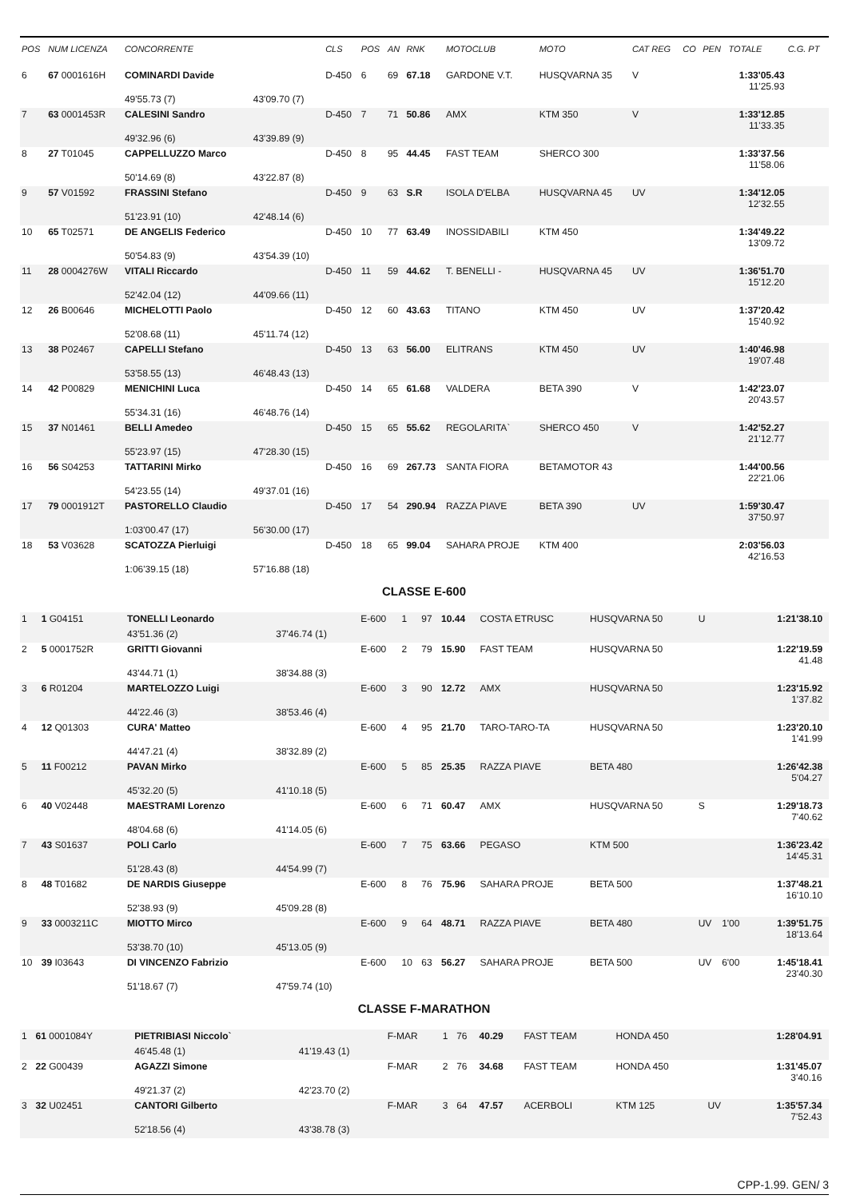| POS | NUM LICENZA | CONCORRENTE | | CLS | POS | AN | RNK | MOTOCLUB | MOTO | CAT REG | CO | PEN | TOTALE | C.G. PT |
| --- | --- | --- | --- | --- | --- | --- | --- | --- | --- | --- | --- | --- | --- | --- |
| 6 | 67 0001616H | COMINARDI Davide | | D-450 | 6 | 69 | 67.18 | GARDONE V.T. | HUSQVARNA 35 | V | | | 1:33'05.43 11'25.93 | |
| | | 49'55.73 (7) | 43'09.70 (7) | | | | | | | | | | | |
| 7 | 63 0001453R | CALESINI Sandro | | D-450 | 7 | 71 | 50.86 | AMX | KTM 350 | V | | | 1:33'12.85 11'33.35 | |
| | | 49'32.96 (6) | 43'39.89 (9) | | | | | | | | | | | |
| 8 | 27 T01045 | CAPPELLUZZO Marco | | D-450 | 8 | 95 | 44.45 | FAST TEAM | SHERCO 300 | | | | 1:33'37.56 11'58.06 | |
| | | 50'14.69 (8) | 43'22.87 (8) | | | | | | | | | | | |
| 9 | 57 V01592 | FRASSINI Stefano | | D-450 | 9 | 63 | S.R | ISOLA D'ELBA | HUSQVARNA 45 | UV | | | 1:34'12.05 12'32.55 | |
| | | 51'23.91 (10) | 42'48.14 (6) | | | | | | | | | | | |
| 10 | 65 T02571 | DE ANGELIS Federico | | D-450 | 10 | 77 | 63.49 | INOSSIDABILI | KTM 450 | | | | 1:34'49.22 13'09.72 | |
| | | 50'54.83 (9) | 43'54.39 (10) | | | | | | | | | | | |
| 11 | 28 0004276W | VITALI Riccardo | | D-450 | 11 | 59 | 44.62 | T. BENELLI - | HUSQVARNA 45 | UV | | | 1:36'51.70 15'12.20 | |
| | | 52'42.04 (12) | 44'09.66 (11) | | | | | | | | | | | |
| 12 | 26 B00646 | MICHELOTTI Paolo | | D-450 | 12 | 60 | 43.63 | TITANO | KTM 450 | UV | | | 1:37'20.42 15'40.92 | |
| | | 52'08.68 (11) | 45'11.74 (12) | | | | | | | | | | | |
| 13 | 38 P02467 | CAPELLI Stefano | | D-450 | 13 | 63 | 56.00 | ELITRANS | KTM 450 | UV | | | 1:40'46.98 19'07.48 | |
| | | 53'58.55 (13) | 46'48.43 (13) | | | | | | | | | | | |
| 14 | 42 P00829 | MENICHINI Luca | | D-450 | 14 | 65 | 61.68 | VALDERA | BETA 390 | V | | | 1:42'23.07 20'43.57 | |
| | | 55'34.31 (16) | 46'48.76 (14) | | | | | | | | | | | |
| 15 | 37 N01461 | BELLI Amedeo | | D-450 | 15 | 65 | 55.62 | REGOLARITA` | SHERCO 450 | V | | | 1:42'52.27 21'12.77 | |
| | | 55'23.97 (15) | 47'28.30 (15) | | | | | | | | | | | |
| 16 | 56 S04253 | TATTARINI Mirko | | D-450 | 16 | 69 | 267.73 | SANTA FIORA | BETAMOTOR 43 | | | | 1:44'00.56 22'21.06 | |
| | | 54'23.55 (14) | 49'37.01 (16) | | | | | | | | | | | |
| 17 | 79 0001912T | PASTORELLO Claudio | | D-450 | 17 | 54 | 290.94 | RAZZA PIAVE | BETA 390 | UV | | | 1:59'30.47 37'50.97 | |
| | | 1:03'00.47 (17) | 56'30.00 (17) | | | | | | | | | | | |
| 18 | 53 V03628 | SCATOZZA Pierluigi | | D-450 | 18 | 65 | 99.04 | SAHARA PROJE | KTM 400 | | | | 2:03'56.03 42'16.53 | |
| | | 1:06'39.15 (18) | 57'16.88 (18) | | | | | | | | | | | |
CLASSE E-600
| 1 | 1 G04151 | TONELLI Leonardo | | E-600 | 1 | 97 | 10.44 | COSTA ETRUSC | HUSQVARNA 50 | U | | | 1:21'38.10 | |
| | | 43'51.36 (2) | 37'46.74 (1) | | | | | | | | | | | |
| 2 | 5 0001752R | GRITTI Giovanni | | E-600 | 2 | 79 | 15.90 | FAST TEAM | HUSQVARNA 50 | | | | 1:22'19.59 41.48 | |
| | | 43'44.71 (1) | 38'34.88 (3) | | | | | | | | | | | |
| 3 | 6 R01204 | MARTELOZZO Luigi | | E-600 | 3 | 90 | 12.72 | AMX | HUSQVARNA 50 | | | | 1:23'15.92 1'37.82 | |
| | | 44'22.46 (3) | 38'53.46 (4) | | | | | | | | | | | |
| 4 | 12 Q01303 | CURA' Matteo | | E-600 | 4 | 95 | 21.70 | TARO-TARO-TA | HUSQVARNA 50 | | | | 1:23'20.10 1'41.99 | |
| | | 44'47.21 (4) | 38'32.89 (2) | | | | | | | | | | | |
| 5 | 11 F00212 | PAVAN Mirko | | E-600 | 5 | 85 | 25.35 | RAZZA PIAVE | BETA 480 | | | | 1:26'42.38 5'04.27 | |
| | | 45'32.20 (5) | 41'10.18 (5) | | | | | | | | | | | |
| 6 | 40 V02448 | MAESTRAMI Lorenzo | | E-600 | 6 | 71 | 60.47 | AMX | HUSQVARNA 50 | S | | | 1:29'18.73 7'40.62 | |
| | | 48'04.68 (6) | 41'14.05 (6) | | | | | | | | | | | |
| 7 | 43 S01637 | POLI Carlo | | E-600 | 7 | 75 | 63.66 | PEGASO | KTM 500 | | | | 1:36'23.42 14'45.31 | |
| | | 51'28.43 (8) | 44'54.99 (7) | | | | | | | | | | | |
| 8 | 48 T01682 | DE NARDIS Giuseppe | | E-600 | 8 | 76 | 75.96 | SAHARA PROJE | BETA 500 | | | | 1:37'48.21 16'10.10 | |
| | | 52'38.93 (9) | 45'09.28 (8) | | | | | | | | | | | |
| 9 | 33 0003211C | MIOTTO Mirco | | E-600 | 9 | 64 | 48.71 | RAZZA PIAVE | BETA 480 | UV | 1'00 | | 1:39'51.75 18'13.64 | |
| | | 53'38.70 (10) | 45'13.05 (9) | | | | | | | | | | | |
| 10 | 39 I03643 | DI VINCENZO Fabrizio | | E-600 | 10 | 63 | 56.27 | SAHARA PROJE | BETA 500 | UV | 6'00 | | 1:45'18.41 23'40.30 | |
| | | 51'18.67 (7) | 47'59.74 (10) | | | | | | | | | | | |
CLASSE F-MARATHON
| 1 | 61 0001084Y | PIETRIBIASI Niccolo` | | F-MAR | 1 | 76 | 40.29 | FAST TEAM | HONDA 450 | | | | 1:28'04.91 | |
| | | 46'45.48 (1) | 41'19.43 (1) | | | | | | | | | | | |
| 2 | 22 G00439 | AGAZZI Simone | | F-MAR | 2 | 76 | 34.68 | FAST TEAM | HONDA 450 | | | | 1:31'45.07 3'40.16 | |
| | | 49'21.37 (2) | 42'23.70 (2) | | | | | | | | | | | |
| 3 | 32 U02451 | CANTORI Gilberto | | F-MAR | 3 | 64 | 47.57 | ACERBOLI | KTM 125 | UV | | | 1:35'57.34 7'52.43 | |
| | | 52'18.56 (4) | 43'38.78 (3) | | | | | | | | | | | |
CPP-1.99. GEN/ 3